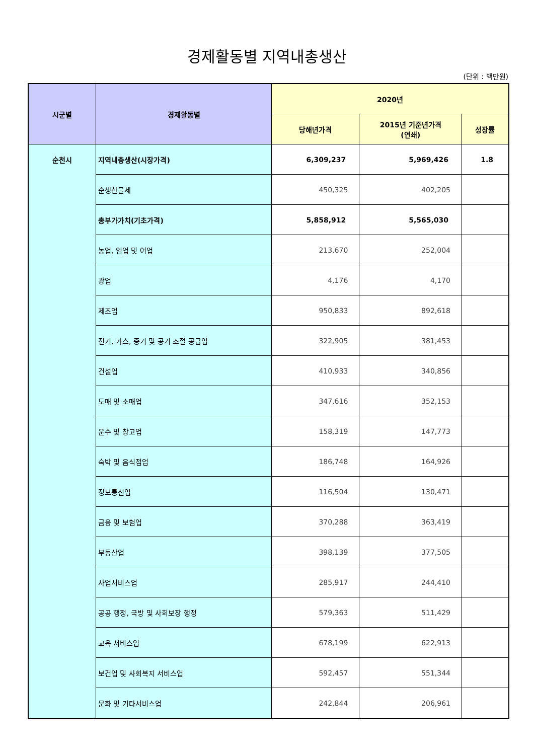경제활동별 지역내총생산
(단위 : 백만원)
| 시군별 | 경제활동별 | 2020년 | | |
| --- | --- | --- | --- | --- |
| | | 당해년가격 | 2015년 기준년가격 (연쇄) | 성장률 |
| 순천시 | 지역내총생산(시장가격) | 6,309,237 | 5,969,426 | 1.8 |
| | 순생산물세 | 450,325 | 402,205 | |
| | 총부가가치(기초가격) | 5,858,912 | 5,565,030 | |
| | 농업, 임업 및 어업 | 213,670 | 252,004 | |
| | 광업 | 4,176 | 4,170 | |
| | 제조업 | 950,833 | 892,618 | |
| | 전기, 가스, 증기 및 공기 조절 공급업 | 322,905 | 381,453 | |
| | 건설업 | 410,933 | 340,856 | |
| | 도매 및 소매업 | 347,616 | 352,153 | |
| | 운수 및 창고업 | 158,319 | 147,773 | |
| | 숙박 및 음식점업 | 186,748 | 164,926 | |
| | 정보통신업 | 116,504 | 130,471 | |
| | 금융 및 보험업 | 370,288 | 363,419 | |
| | 부동산업 | 398,139 | 377,505 | |
| | 사업서비스업 | 285,917 | 244,410 | |
| | 공공 행정, 국방 및 사회보장 행정 | 579,363 | 511,429 | |
| | 교육 서비스업 | 678,199 | 622,913 | |
| | 보건업 및 사회복지 서비스업 | 592,457 | 551,344 | |
| | 문화 및 기타서비스업 | 242,844 | 206,961 | |